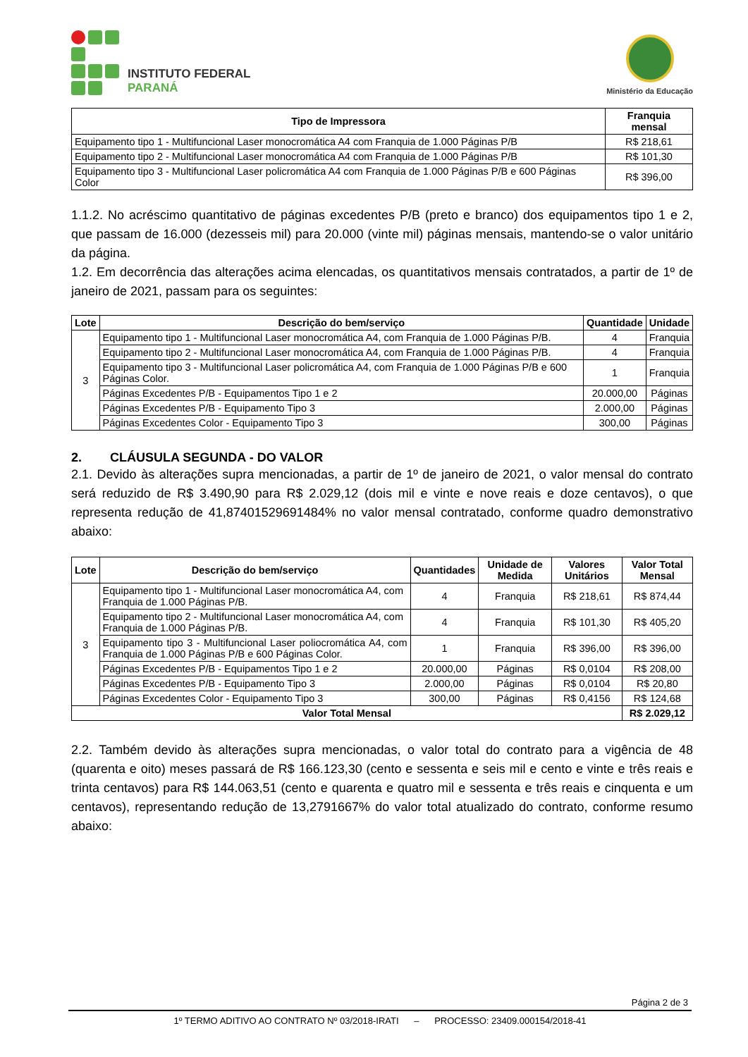INSTITUTO FEDERAL
PARANÁ
Ministério da Educação
| Tipo de Impressora | Franquia mensal |
| --- | --- |
| Equipamento tipo 1 - Multifuncional Laser monocromática A4 com Franquia de 1.000 Páginas P/B | R$ 218,61 |
| Equipamento tipo 2 - Multifuncional Laser monocromática A4 com Franquia de 1.000 Páginas P/B | R$ 101,30 |
| Equipamento tipo 3 - Multifuncional Laser policromática A4 com Franquia de 1.000 Páginas P/B e 600 Páginas Color | R$ 396,00 |
1.1.2. No acréscimo quantitativo de páginas excedentes P/B (preto e branco) dos equipamentos tipo 1 e 2, que passam de 16.000 (dezesseis mil) para 20.000 (vinte mil) páginas mensais, mantendo-se o valor unitário da página.
1.2. Em decorrência das alterações acima elencadas, os quantitativos mensais contratados, a partir de 1º de janeiro de 2021, passam para os seguintes:
| Lote | Descrição do bem/serviço | Quantidade | Unidade |
| --- | --- | --- | --- |
| 3 | Equipamento tipo 1 - Multifuncional Laser monocromática A4, com Franquia de 1.000 Páginas P/B. | 4 | Franquia |
| | Equipamento tipo 2 - Multifuncional Laser monocromática A4, com Franquia de 1.000 Páginas P/B. | 4 | Franquia |
| | Equipamento tipo 3 - Multifuncional Laser policromática A4, com Franquia de 1.000 Páginas P/B e 600 Páginas Color. | 1 | Franquia |
| | Páginas Excedentes P/B - Equipamentos Tipo 1 e 2 | 20.000,00 | Páginas |
| | Páginas Excedentes P/B - Equipamento Tipo 3 | 2.000,00 | Páginas |
| | Páginas Excedentes Color - Equipamento Tipo 3 | 300,00 | Páginas |
2. CLÁUSULA SEGUNDA - DO VALOR
2.1. Devido às alterações supra mencionadas, a partir de 1º de janeiro de 2021, o valor mensal do contrato será reduzido de R$ 3.490,90 para R$ 2.029,12 (dois mil e vinte e nove reais e doze centavos), o que representa redução de 41,87401529691484% no valor mensal contratado, conforme quadro demonstrativo abaixo:
| Lote | Descrição do bem/serviço | Quantidades | Unidade de Medida | Valores Unitários | Valor Total Mensal |
| --- | --- | --- | --- | --- | --- |
| 3 | Equipamento tipo 1 - Multifuncional Laser monocromática A4, com Franquia de 1.000 Páginas P/B. | 4 | Franquia | R$ 218,61 | R$ 874,44 |
| | Equipamento tipo 2 - Multifuncional Laser monocromática A4, com Franquia de 1.000 Páginas P/B. | 4 | Franquia | R$ 101,30 | R$ 405,20 |
| | Equipamento tipo 3 - Multifuncional Laser poliocromática A4, com Franquia de 1.000 Páginas P/B e 600 Páginas Color. | 1 | Franquia | R$ 396,00 | R$ 396,00 |
| | Páginas Excedentes P/B - Equipamentos Tipo 1 e 2 | 20.000,00 | Páginas | R$ 0,0104 | R$ 208,00 |
| | Páginas Excedentes P/B - Equipamento Tipo 3 | 2.000,00 | Páginas | R$ 0,0104 | R$ 20,80 |
| | Páginas Excedentes Color - Equipamento Tipo 3 | 300,00 | Páginas | R$ 0,4156 | R$ 124,68 |
| Valor Total Mensal | | | | | R$ 2.029,12 |
2.2. Também devido às alterações supra mencionadas, o valor total do contrato para a vigência de 48 (quarenta e oito) meses passará de R$ 166.123,30 (cento e sessenta e seis mil e cento e vinte e três reais e trinta centavos) para R$ 144.063,51 (cento e quarenta e quatro mil e sessenta e três reais e cinquenta e um centavos), representando redução de 13,2791667% do valor total atualizado do contrato, conforme resumo abaixo:
Página 2 de 3
1º TERMO ADITIVO AO CONTRATO Nº 03/2018-IRATI – PROCESSO: 23409.000154/2018-41